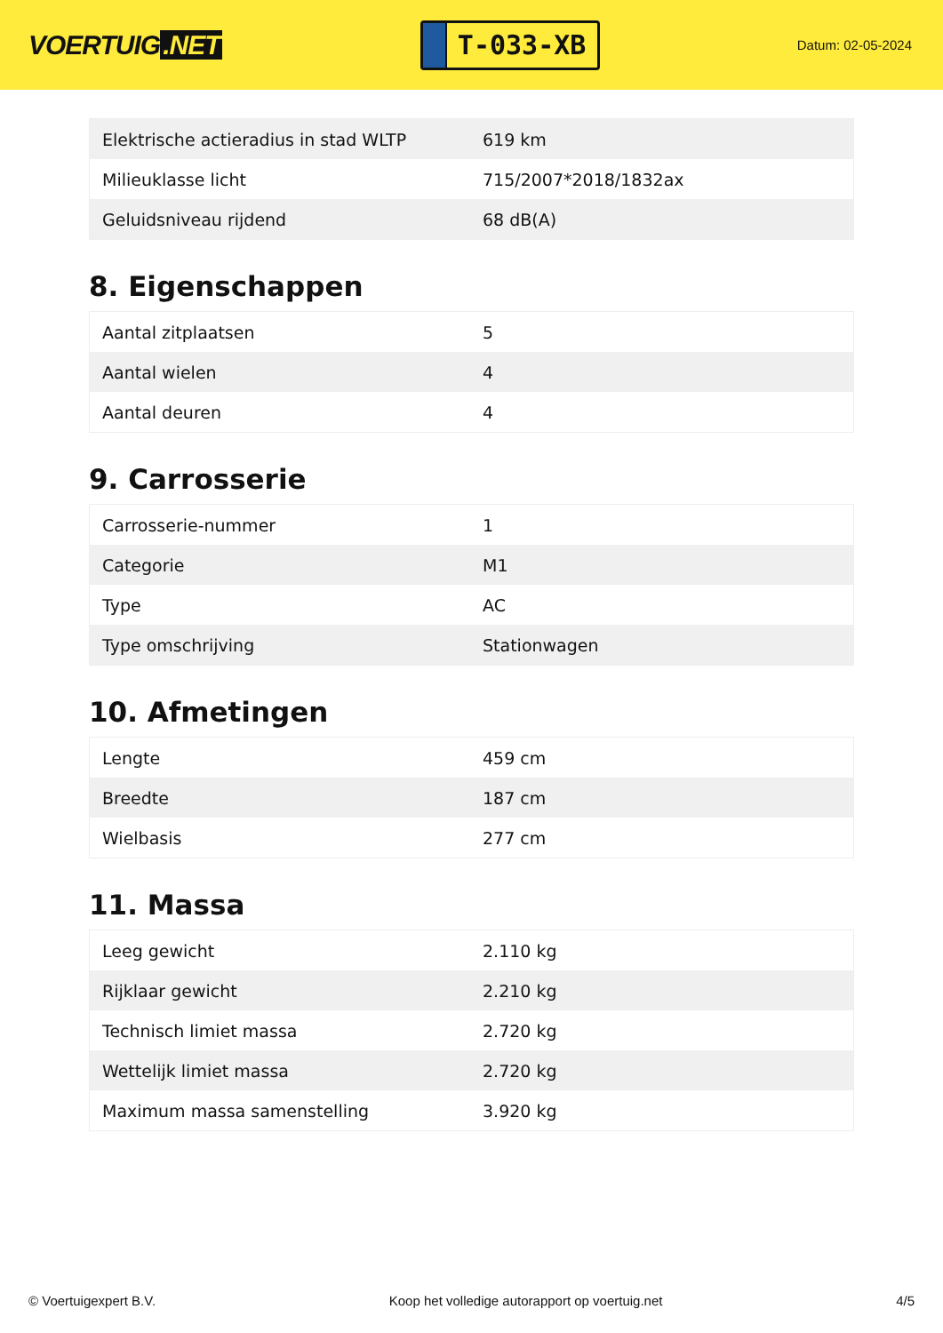VOERTUIG.NET
T-033-XB
Datum: 02-05-2024
| Elektrische actieradius in stad WLTP | 619 km |
| Milieuklasse licht | 715/2007*2018/1832ax |
| Geluidsniveau rijdend | 68 dB(A) |
8. Eigenschappen
| Aantal zitplaatsen | 5 |
| Aantal wielen | 4 |
| Aantal deuren | 4 |
9. Carrosserie
| Carrosserie-nummer | 1 |
| Categorie | M1 |
| Type | AC |
| Type omschrijving | Stationwagen |
10. Afmetingen
| Lengte | 459 cm |
| Breedte | 187 cm |
| Wielbasis | 277 cm |
11. Massa
| Leeg gewicht | 2.110 kg |
| Rijklaar gewicht | 2.210 kg |
| Technisch limiet massa | 2.720 kg |
| Wettelijk limiet massa | 2.720 kg |
| Maximum massa samenstelling | 3.920 kg |
© Voertuigexpert B.V. Koop het volledige autorapport op voertuig.net 4/5